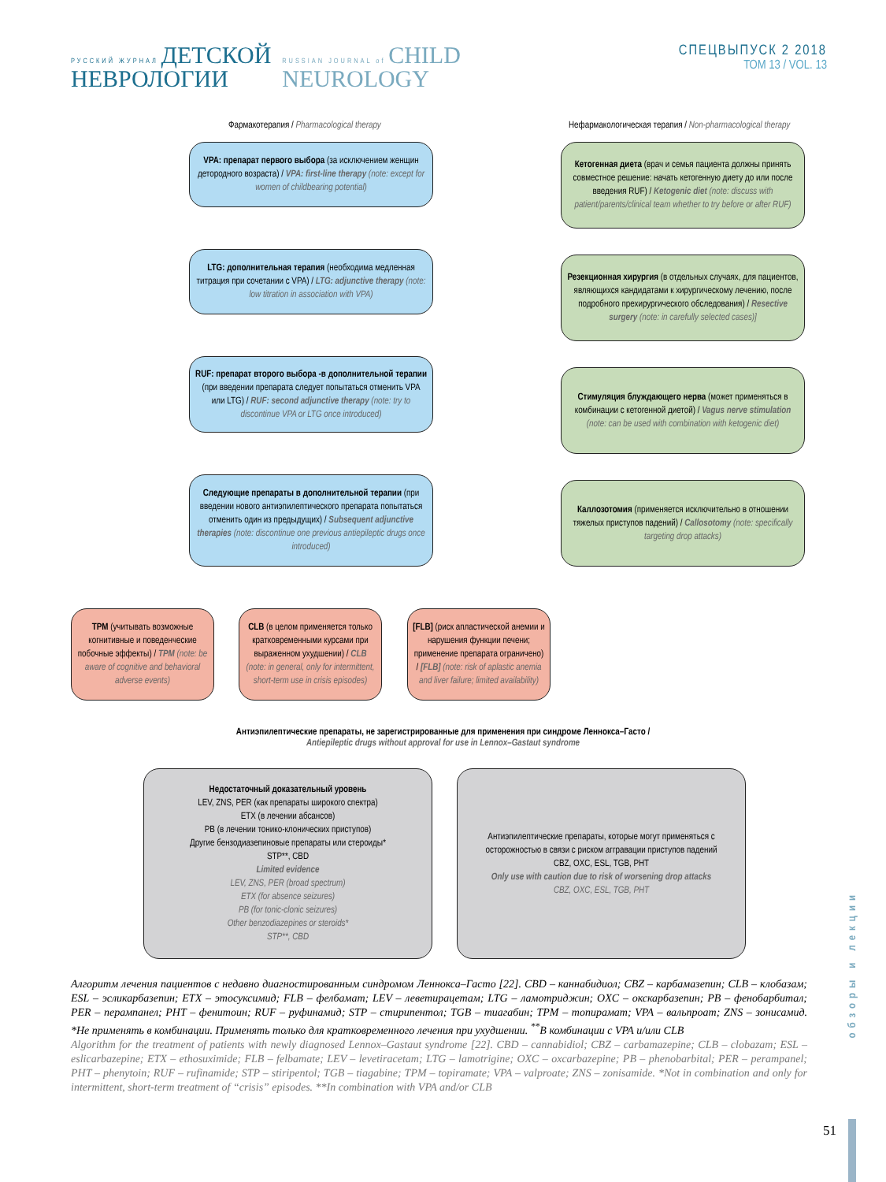РУССКИЙ ЖУРНАЛ ДЕТСКОЙ
НЕВРОЛОГИИ
RUSSIAN JOURNAL of CHILD
NEUROLOGY
СПЕЦВЫПУСК 2 2018
ТОМ 13 / VOL. 13
Фармакотерапия / Pharmacological therapy
Нефармакологическая терапия / Non-pharmacological therapy
VPA: препарат первого выбора (за исключением женщин детородного возраста) / VPA: first-line therapy (note: except for women of childbearing potential)
LTG: дополнительная терапия (необходима медленная титрация при сочетании с VPA) / LTG: adjunctive therapy (note: low titration in association with VPA)
RUF: препарат второго выбора -в дополнительной терапии (при введении препарата следует попытаться отменить VPA или LTG) / RUF: second adjunctive therapy (note: try to discontinue VPA or LTG once introduced)
Следующие препараты в дополнительной терапии (при введении нового антиэпилептического препарата попытаться отменить один из предыдущих) / Subsequent adjunctive therapies (note: discontinue one previous antiepileptic drugs once introduced)
Кетогенная диета (врач и семья пациента должны принять совместное решение: начать кетогенную диету до или после введения RUF) / Ketogenic diet (note: discuss with patient/parents/clinical team whether to try before or after RUF)
Резекционная хирургия (в отдельных случаях, для пациентов, являющихся кандидатами к хирургическому лечению, после подробного прехирургического обследования) / Resective surgery (note: in carefully selected cases)]
Стимуляция блуждающего нерва (может применяться в комбинации с кетогенной диетой) / Vagus nerve stimulation (note: can be used with combination with ketogenic diet)
Каллозотомия (применяется исключительно в отношении тяжелых приступов падений) / Callosotomy (note: specifically targeting drop attacks)
TPM (учитывать возможные когнитивные и поведенческие побочные эффекты) / TPM (note: be aware of cognitive and behavioral adverse events)
CLB (в целом применяется только кратковременными курсами при выраженном ухудшении) / CLB (note: in general, only for intermittent, short-term use in crisis episodes)
[FLB] (риск апластической анемии и нарушения функции печени; применение препарата ограничено) / [FLB] (note: risk of aplastic anemia and liver failure; limited availability)
Антиэпилептические препараты, не зарегистрированные для применения при синдроме Леннокса–Гасто /
Antiepileptic drugs without approval for use in Lennox–Gastaut syndrome
Недостаточный доказательный уровень
LEV, ZNS, PER (как препараты широкого спектра)
ETX (в лечении абсансов)
PB (в лечении тонико-клонических приступов)
Другие бензодиазепиновые препараты или стероиды*
STP**, CBD
Limited evidence
LEV, ZNS, PER (broad spectrum)
ETX (for absence seizures)
PB (for tonic-clonic seizures)
Other benzodiazepines or steroids*
STP**, CBD
Антиэпилептические препараты, которые могут применяться с осторожностью в связи с риском аггравации приступов падений
CBZ, OXC, ESL, TGB, PHT
Only use with caution due to risk of worsening drop attacks
CBZ, OXC, ESL, TGB, PHT
Алгоритм лечения пациентов с недавно диагностированным синдромом Леннокса–Гасто [22]. CBD – каннабидиол; CBZ – карбамазепин; CLB – клобазам; ESL – эсликарбазепин; ETX – этосуксимид; FLB – фелбамат; LEV – леветирацетам; LTG – ламотриджин; OXC – окскарбазепин; PB – фенобарбитал; PER – перампанел; PHT – фенитоин; RUF – руфинамид; STP – стирипентол; TGB – тиагабин; TPM – топирамат; VPA – вальпроат; ZNS – зонисамид. *Не применять в комбинации. Применять только для кратковременного лечения при ухудшении. <sup>**</sup>В комбинации с VPA и/или CLB
Algorithm for the treatment of patients with newly diagnosed Lennox–Gastaut syndrome [22]. CBD – cannabidiol; CBZ – carbamazepine; CLB – clobazam; ESL – eslicarbazepine; ETX – ethosuximide; FLB – felbamate; LEV – levetiracetam; LTG – lamotrigine; OXC – oxcarbazepine; PB – phenobarbital; PER – perampanel; PHT – phenytoin; RUF – rufinamide; STP – stiripentol; TGB – tiagabine; TPM – topiramate; VPA – valproate; ZNS – zonisamide. *Not in combination and only for intermittent, short-term treatment of “crisis” episodes. **In combination with VPA and/or CLB
51
обзоры и лекции